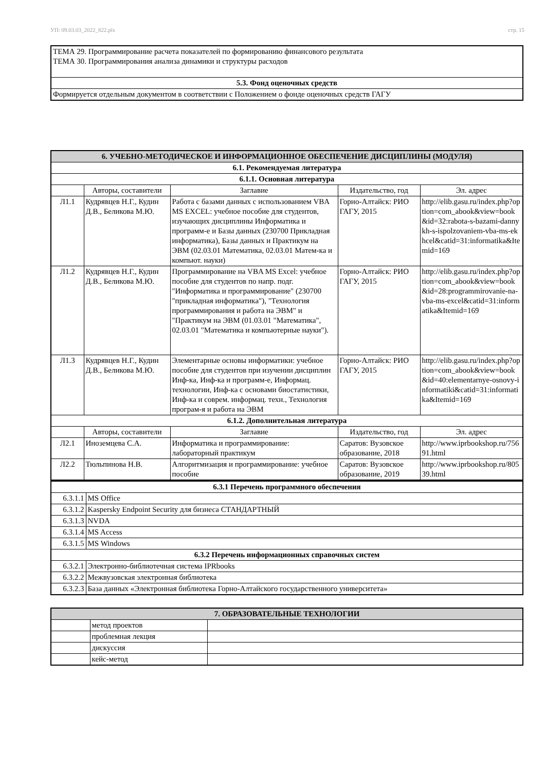УП: 09.03.03_2022_822.plx стр. 15
| ТЕМА 29. Программирование расчета показателей по формированию финансового результата ТЕМА 30. Программирования анализа динамики и структуры расходов |
| 5.3. Фонд оценочных средств |
| Формируется отдельным документом в соответствии с Положением о фонде оценочных средств ГАГУ |
| 6. УЧЕБНО-МЕТОДИЧЕСКОЕ И ИНФОРМАЦИОННОЕ ОБЕСПЕЧЕНИЕ ДИСЦИПЛИНЫ (МОДУЛЯ) | | | | |
| --- | --- | --- | --- | --- |
| 6.1. Рекомендуемая литература | | | | |
| 6.1.1. Основная литература | | | | |
| | Авторы, составители | Заглавие | Издательство, год | Эл. адрес |
| Л1.1 | Кудрявцев Н.Г., Кудин Д.В., Беликова М.Ю. | Работа с базами данных с использованием VBA MS EXCEL: учебное пособие для студентов, изучающих дисциплины Информатика и программ-е и Базы данных (230700 Прикладная информатика), Базы данных и Практикум на ЭВМ (02.03.01 Математика, 02.03.01 Матем-ка и компьют. науки) | Горно-Алтайск: РИО ГАГУ, 2015 | http://elib.gasu.ru/index.php?option=com_abook&view=book&id=32:rabota-s-bazami-dannykh-s-ispolzovaniem-vba-ms-ekhcel&catid=31:informatika&Itemid=169 |
| Л1.2 | Кудрявцев Н.Г., Кудин Д.В., Беликова М.Ю. | Программирование на VBA MS Excel: учебное пособие для студентов по напр. подг. "Информатика и программирование" (230700 "прикладная информатика"), "Технология программирования и работа на ЭВМ" и "Практикум на ЭВМ (01.03.01 "Математика", 02.03.01 "Математика и компьютерные науки"). | Горно-Алтайск: РИО ГАГУ, 2015 | http://elib.gasu.ru/index.php?option=com_abook&view=book&id=28:programmirovanie-na-vba-ms-excel&catid=31:informatika&Itemid=169 |
| Л1.3 | Кудрявцев Н.Г., Кудин Д.В., Беликова М.Ю. | Элементарные основы информатики: учебное пособие для студентов при изучении дисциплин Инф-ка, Инф-ка и программ-е, Информац. технологии, Инф-ка с основами биостатистики, Инф-ка и соврем. информац. техн., Технология програм-я и работа на ЭВМ | Горно-Алтайск: РИО ГАГУ, 2015 | http://elib.gasu.ru/index.php?option=com_abook&view=book&id=40:elementarnye-osnovy-informatiki&catid=31:informatika&Itemid=169 |
| 6.1.2. Дополнительная литература | | | | |
| | Авторы, составители | Заглавие | Издательство, год | Эл. адрес |
| Л2.1 | Иноземцева С.А. | Информатика и программирование: лабораторный практикум | Саратов: Вузовское образование, 2018 | http://www.iprbookshop.ru/75691.html |
| Л2.2 | Тюльпинова Н.В. | Алгоритмизация и программирование: учебное пособие | Саратов: Вузовское образование, 2019 | http://www.iprbookshop.ru/80539.html |
| 6.3.1 Перечень программного обеспечения | |
| --- | --- |
| 6.3.1.1 | MS Office |
| 6.3.1.2 | Kaspersky Endpoint Security для бизнеса СТАНДАРТНЫЙ |
| 6.3.1.3 | NVDA |
| 6.3.1.4 | MS Access |
| 6.3.1.5 | MS Windows |
| 6.3.2 Перечень информационных справочных систем | |
| 6.3.2.1 | Электронно-библиотечная система IPRbooks |
| 6.3.2.2 | Межвузовская электронная библиотека |
| 6.3.2.3 | База данных «Электронная библиотека Горно-Алтайского государственного университета» |
| 7. ОБРАЗОВАТЕЛЬНЫЕ ТЕХНОЛОГИИ | | |
| --- | --- | --- |
| | метод проектов | |
| | проблемная лекция | |
| | дискуссия | |
| | кейс-метод | |